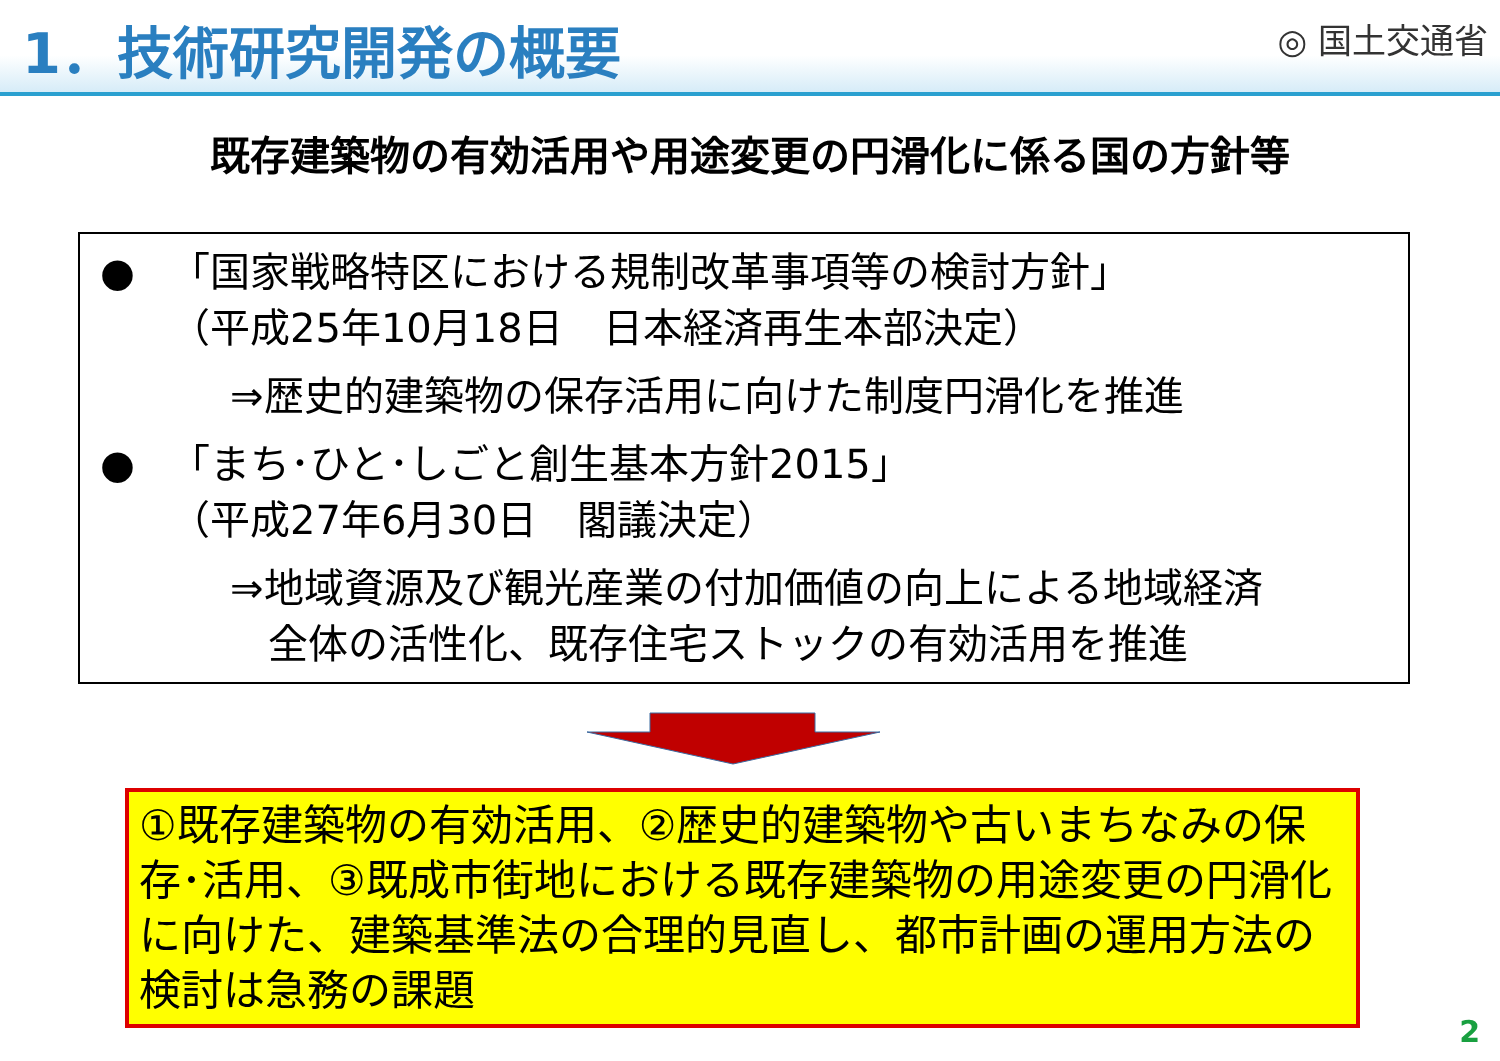1．技術研究開発の概要
◎ 国土交通省
既存建築物の有効活用や用途変更の円滑化に係る国の方針等
● 「国家戦略特区における規制改革事項等の検討方針」
（平成25年10月18日　日本経済再生本部決定）
⇒歴史的建築物の保存活用に向けた制度円滑化を推進
● 「まち･ひと･しごと創生基本方針2015」
（平成27年6月30日　閣議決定）
⇒地域資源及び観光産業の付加価値の向上による地域経済
全体の活性化、既存住宅ストックの有効活用を推進
①既存建築物の有効活用、②歴史的建築物や古いまちなみの保存･活用、③既成市街地における既存建築物の用途変更の円滑化に向けた、建築基準法の合理的見直し、都市計画の運用方法の検討は急務の課題
2